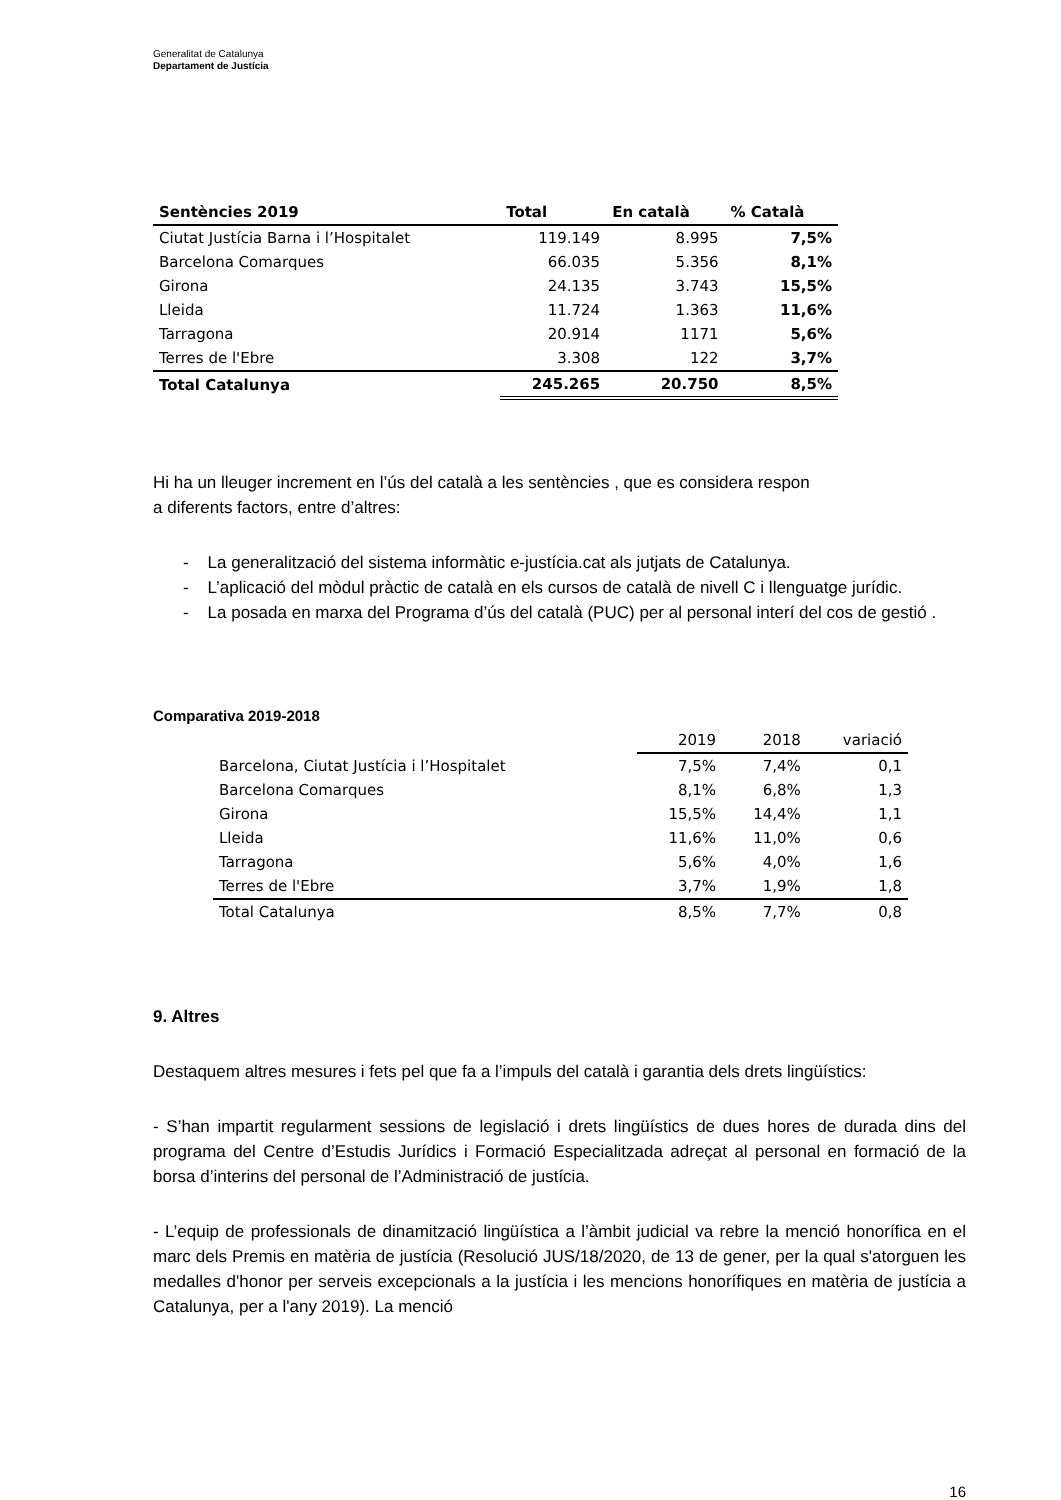Generalitat de Catalunya
Departament de Justícia
| Sentències 2019 | Total | En català | % Català |
| --- | --- | --- | --- |
| Ciutat Justícia Barna i l’Hospitalet | 119.149 | 8.995 | 7,5% |
| Barcelona Comarques | 66.035 | 5.356 | 8,1% |
| Girona | 24.135 | 3.743 | 15,5% |
| Lleida | 11.724 | 1.363 | 11,6% |
| Tarragona | 20.914 | 1171 | 5,6% |
| Terres de l'Ebre | 3.308 | 122 | 3,7% |
| Total Catalunya | 245.265 | 20.750 | 8,5% |
Hi ha un lleuger increment en l’ús del català a les sentències , que es considera respon
a diferents factors, entre d’altres:
- La generalització del sistema informàtic e-justícia.cat als jutjats de Catalunya.
- L’aplicació del mòdul pràctic de català en els cursos de català de nivell C i llenguatge jurídic.
- La posada en marxa del Programa d’ús del català (PUC) per al personal interí del cos de gestió .
Comparativa 2019-2018
| | 2019 | 2018 | variació |
| Barcelona, Ciutat Justícia i l’Hospitalet | 7,5% | 7,4% | 0,1 |
| Barcelona Comarques | 8,1% | 6,8% | 1,3 |
| Girona | 15,5% | 14,4% | 1,1 |
| Lleida | 11,6% | 11,0% | 0,6 |
| Tarragona | 5,6% | 4,0% | 1,6 |
| Terres de l'Ebre | 3,7% | 1,9% | 1,8 |
| Total Catalunya | 8,5% | 7,7% | 0,8 |
9. Altres
Destaquem altres mesures i fets pel que fa a l’impuls del català i garantia dels drets lingüístics:
- S’han impartit regularment sessions de legislació i drets lingüístics de dues hores de durada dins del programa del Centre d’Estudis Jurídics i Formació Especialitzada adreçat al personal en formació de la borsa d’interins del personal de l’Administració de justícia.
- L’equip de professionals de dinamització lingüística a l’àmbit judicial va rebre la menció honorífica en el marc dels Premis en matèria de justícia (Resolució JUS/18/2020, de 13 de gener, per la qual s'atorguen les medalles d'honor per serveis excepcionals a la justícia i les mencions honorífiques en matèria de justícia a Catalunya, per a l'any 2019). La menció
16